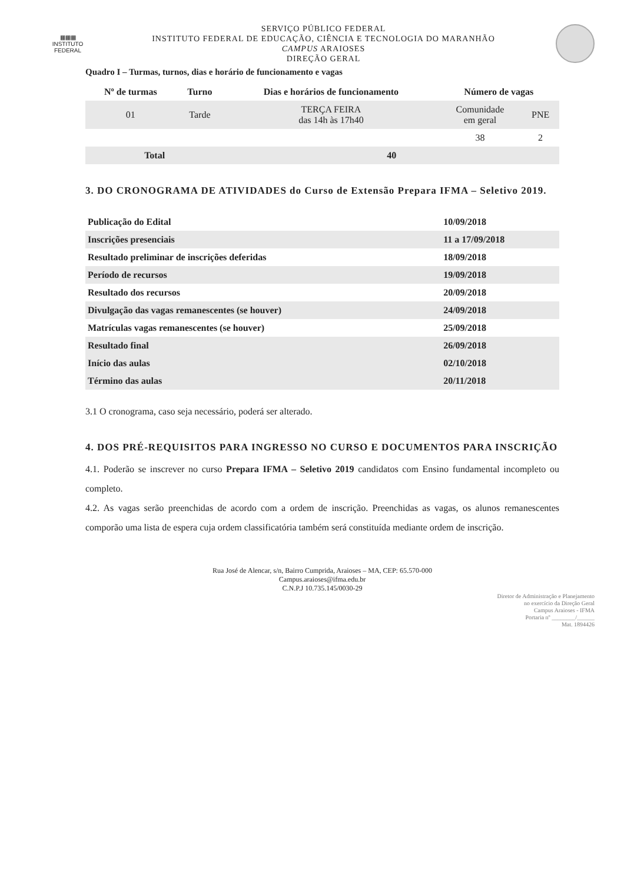▦▦▦
INSTITUTO
FEDERAL
SERVIÇO PÚBLICO FEDERAL
INSTITUTO FEDERAL DE EDUCAÇÃO, CIÊNCIA E TECNOLOGIA DO MARANHÃO
CAMPUS ARAIOSES
DIREÇÃO GERAL
Quadro I – Turmas, turnos, dias e horário de funcionamento e vagas
| Nº de turmas | Turno | Dias e horários de funcionamento | Número de vagas | |
| --- | --- | --- | --- | --- |
| 01 | Tarde | TERÇA FEIRA das 14h às 17h40 | Comunidade em geral | PNE |
| | | | 38 | 2 |
| Total | | 40 | | |
3. DO CRONOGRAMA DE ATIVIDADES do Curso de Extensão Prepara IFMA – Seletivo 2019.
| Publicação do Edital | 10/09/2018 |
| Inscrições presenciais | 11 a 17/09/2018 |
| Resultado preliminar de inscrições deferidas | 18/09/2018 |
| Período de recursos | 19/09/2018 |
| Resultado dos recursos | 20/09/2018 |
| Divulgação das vagas remanescentes (se houver) | 24/09/2018 |
| Matrículas vagas remanescentes (se houver) | 25/09/2018 |
| Resultado final | 26/09/2018 |
| Início das aulas | 02/10/2018 |
| Término das aulas | 20/11/2018 |
3.1 O cronograma, caso seja necessário, poderá ser alterado.
4. DOS PRÉ-REQUISITOS PARA INGRESSO NO CURSO E DOCUMENTOS PARA INSCRIÇÃO
4.1. Poderão se inscrever no curso Prepara IFMA – Seletivo 2019 candidatos com Ensino fundamental incompleto ou completo.
4.2. As vagas serão preenchidas de acordo com a ordem de inscrição. Preenchidas as vagas, os alunos remanescentes comporão uma lista de espera cuja ordem classificatória também será constituída mediante ordem de inscrição.
Rua José de Alencar, s/n, Bairro Cumprida, Araioses – MA, CEP: 65.570-000
Campus.araioses@ifma.edu.br
C.N.P.J 10.735.145/0030-29
Diretor de Administração e Planejamento
no exercício da Direção Geral
Campus Araioses - IFMA
Portaria nº ________/______
Mat. 1894426